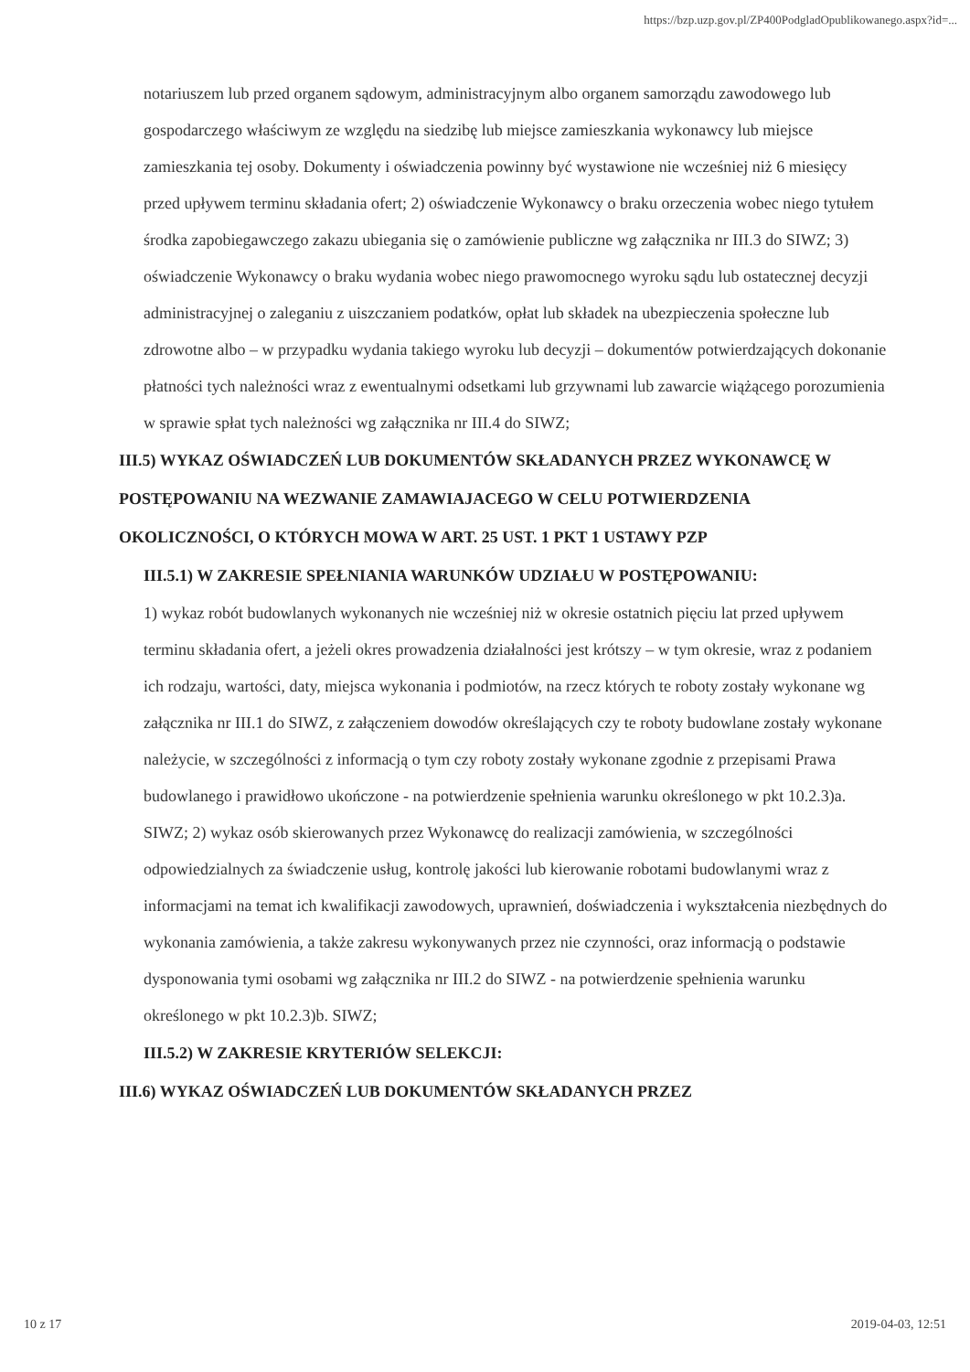https://bzp.uzp.gov.pl/ZP400PodgladOpublikowanego.aspx?id=...
notariuszem lub przed organem sądowym, administracyjnym albo organem samorządu zawodowego lub gospodarczego właściwym ze względu na siedzibę lub miejsce zamieszkania wykonawcy lub miejsce zamieszkania tej osoby. Dokumenty i oświadczenia powinny być wystawione nie wcześniej niż 6 miesięcy przed upływem terminu składania ofert; 2) oświadczenie Wykonawcy o braku orzeczenia wobec niego tytułem środka zapobiegawczego zakazu ubiegania się o zamówienie publiczne wg załącznika nr III.3 do SIWZ; 3) oświadczenie Wykonawcy o braku wydania wobec niego prawomocnego wyroku sądu lub ostatecznej decyzji administracyjnej o zaleganiu z uiszczaniem podatków, opłat lub składek na ubezpieczenia społeczne lub zdrowotne albo – w przypadku wydania takiego wyroku lub decyzji – dokumentów potwierdzających dokonanie płatności tych należności wraz z ewentualnymi odsetkami lub grzywnami lub zawarcie wiążącego porozumienia w sprawie spłat tych należności wg załącznika nr III.4 do SIWZ;
III.5) WYKAZ OŚWIADCZEŃ LUB DOKUMENTÓW SKŁADANYCH PRZEZ WYKONAWCĘ W POSTĘPOWANIU NA WEZWANIE ZAMAWIAJACEGO W CELU POTWIERDZENIA OKOLICZNOŚCI, O KTÓRYCH MOWA W ART. 25 UST. 1 PKT 1 USTAWY PZP
III.5.1) W ZAKRESIE SPEŁNIANIA WARUNKÓW UDZIAŁU W POSTĘPOWANIU:
1) wykaz robót budowlanych wykonanych nie wcześniej niż w okresie ostatnich pięciu lat przed upływem terminu składania ofert, a jeżeli okres prowadzenia działalności jest krótszy – w tym okresie, wraz z podaniem ich rodzaju, wartości, daty, miejsca wykonania i podmiotów, na rzecz których te roboty zostały wykonane wg załącznika nr III.1 do SIWZ, z załączeniem dowodów określających czy te roboty budowlane zostały wykonane należycie, w szczególności z informacją o tym czy roboty zostały wykonane zgodnie z przepisami Prawa budowlanego i prawidłowo ukończone - na potwierdzenie spełnienia warunku określonego w pkt 10.2.3)a. SIWZ; 2) wykaz osób skierowanych przez Wykonawcę do realizacji zamówienia, w szczególności odpowiedzialnych za świadczenie usług, kontrolę jakości lub kierowanie robotami budowlanymi wraz z informacjami na temat ich kwalifikacji zawodowych, uprawnień, doświadczenia i wykształcenia niezbędnych do wykonania zamówienia, a także zakresu wykonywanych przez nie czynności, oraz informacją o podstawie dysponowania tymi osobami wg załącznika nr III.2 do SIWZ - na potwierdzenie spełnienia warunku określonego w pkt 10.2.3)b. SIWZ;
III.5.2) W ZAKRESIE KRYTERIÓW SELEKCJI:
III.6) WYKAZ OŚWIADCZEŃ LUB DOKUMENTÓW SKŁADANYCH PRZEZ
10 z 17 2019-04-03, 12:51